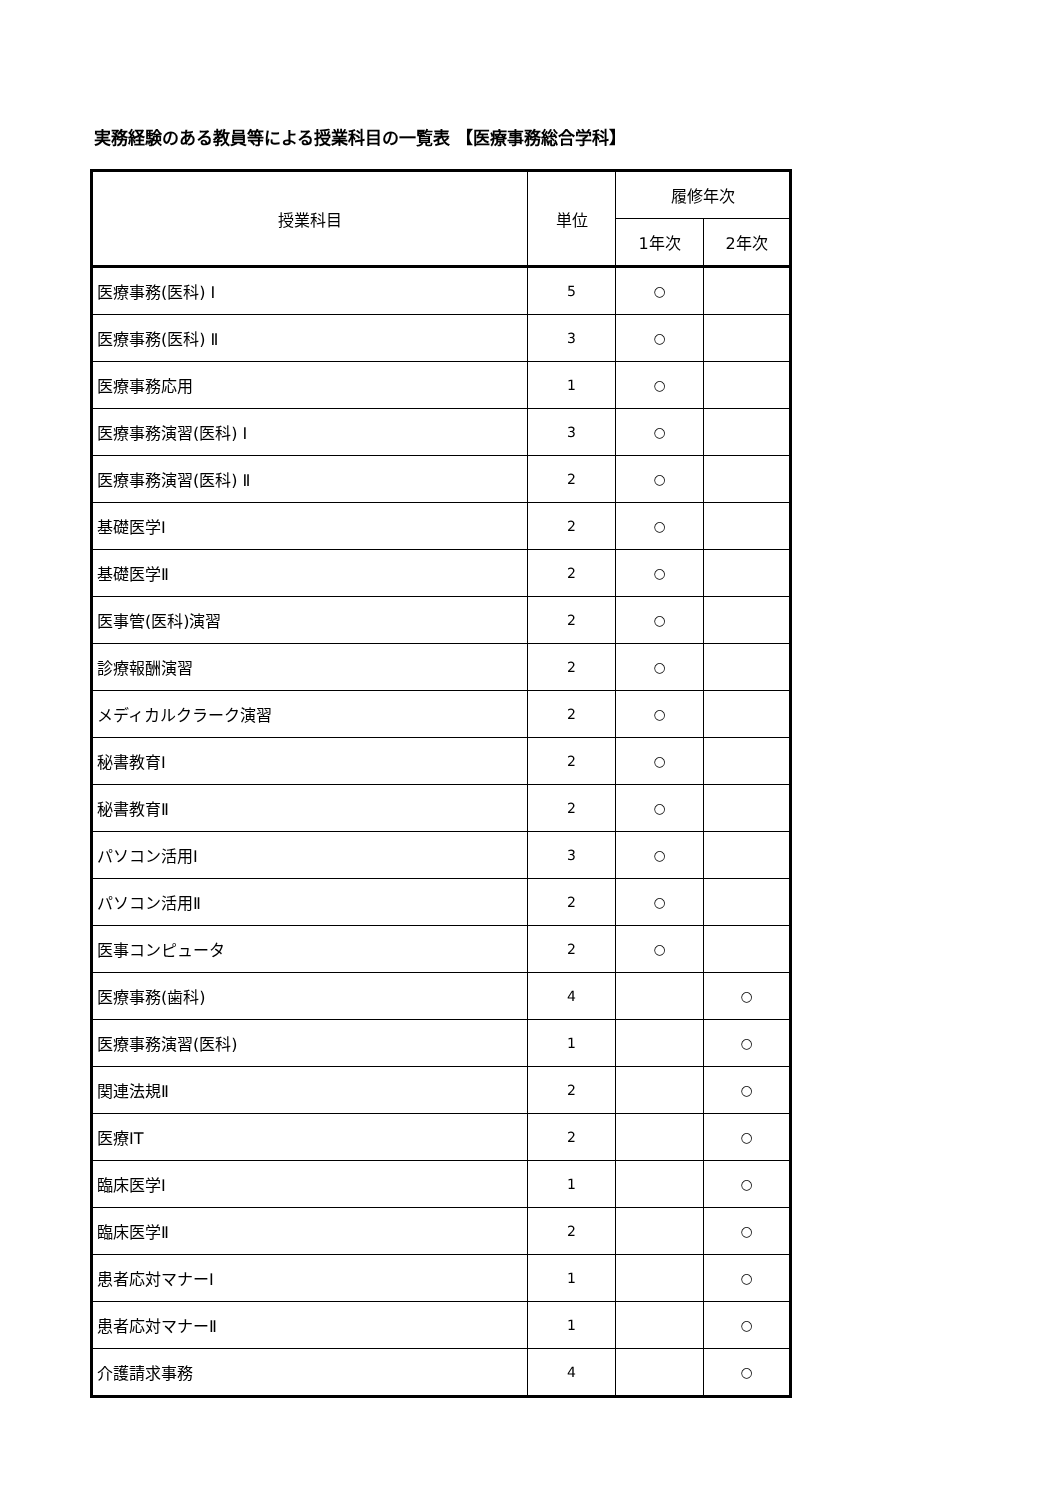実務経験のある教員等による授業科目の一覧表 【医療事務総合学科】
| 授業科目 | 単位 | 履修年次 | |
| --- | --- | --- | --- |
| | | 1年次 | 2年次 |
| 医療事務(医科) Ⅰ | 5 | ○ | |
| 医療事務(医科) Ⅱ | 3 | ○ | |
| 医療事務応用 | 1 | ○ | |
| 医療事務演習(医科) Ⅰ | 3 | ○ | |
| 医療事務演習(医科) Ⅱ | 2 | ○ | |
| 基礎医学Ⅰ | 2 | ○ | |
| 基礎医学Ⅱ | 2 | ○ | |
| 医事管(医科)演習 | 2 | ○ | |
| 診療報酬演習 | 2 | ○ | |
| メディカルクラーク演習 | 2 | ○ | |
| 秘書教育Ⅰ | 2 | ○ | |
| 秘書教育Ⅱ | 2 | ○ | |
| パソコン活用Ⅰ | 3 | ○ | |
| パソコン活用Ⅱ | 2 | ○ | |
| 医事コンピュータ | 2 | ○ | |
| 医療事務(歯科) | 4 | | ○ |
| 医療事務演習(医科) | 1 | | ○ |
| 関連法規Ⅱ | 2 | | ○ |
| 医療IT | 2 | | ○ |
| 臨床医学Ⅰ | 1 | | ○ |
| 臨床医学Ⅱ | 2 | | ○ |
| 患者応対マナーⅠ | 1 | | ○ |
| 患者応対マナーⅡ | 1 | | ○ |
| 介護請求事務 | 4 | | ○ |